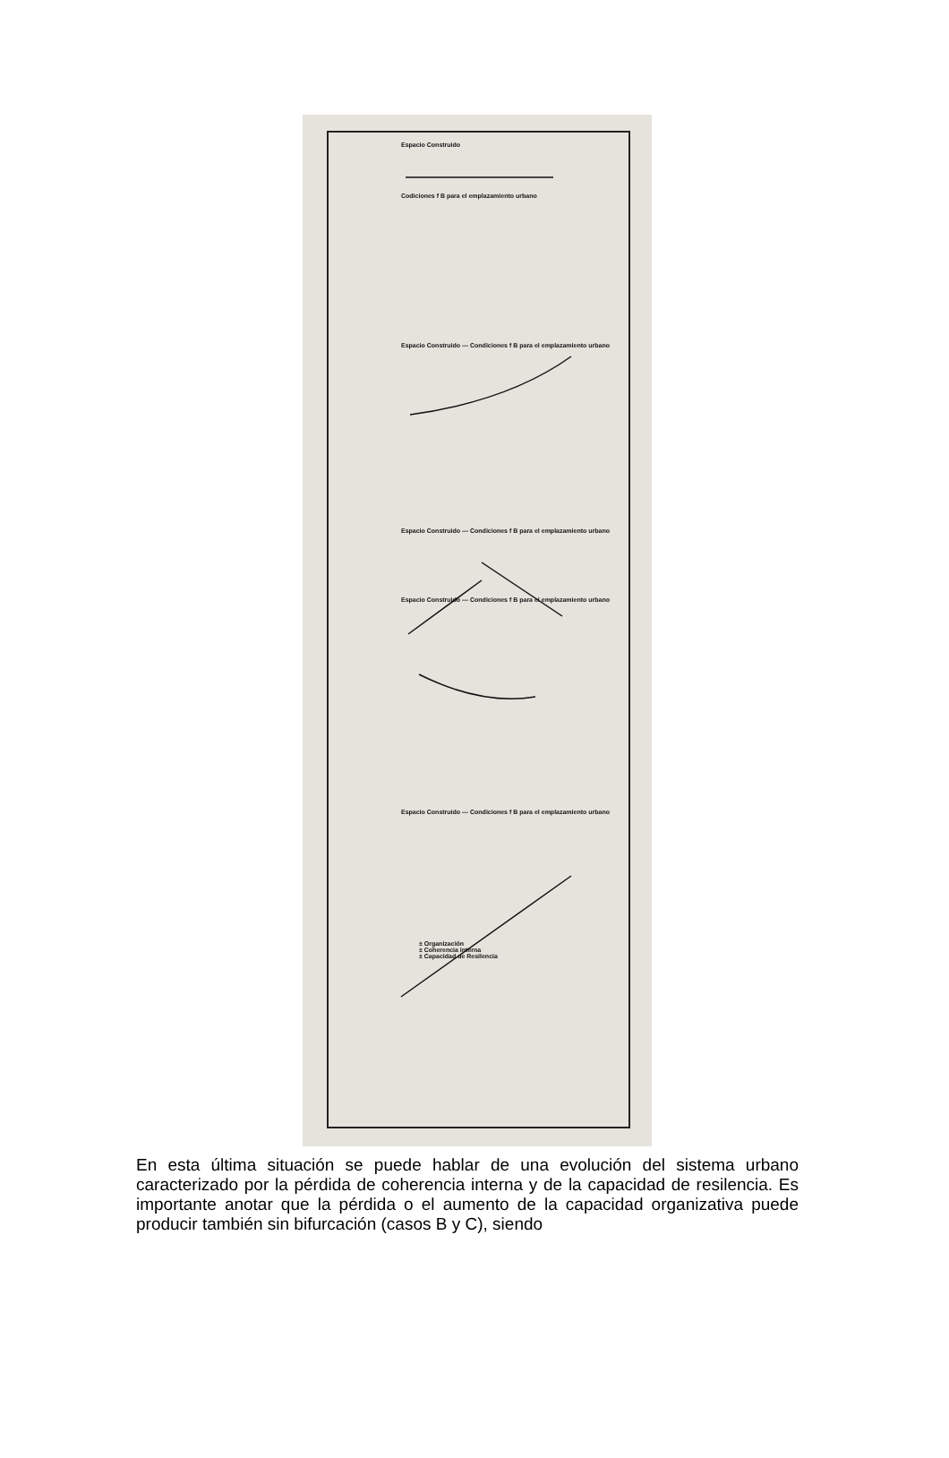Espacio Construido
Codiciones f B para el emplazamiento urbano
Espacio Construido — Condiciones f B para el emplazamiento urbano
Espacio Construido — Condiciones f B para el emplazamiento urbano
Espacio Construido — Condiciones f B para el emplazamiento urbano
Espacio Construido — Condiciones f B para el emplazamiento urbano
± Organización
± Coherencia interna
± Capacidad de Resilencia
En esta última situación se puede hablar de una evolución del sistema urbano caracterizado por la pérdida de coherencia interna y de la capacidad de resilencia. Es importante anotar que la pérdida o el aumento de la capacidad organizativa puede producir también sin bifurcación (casos B y C), siendo